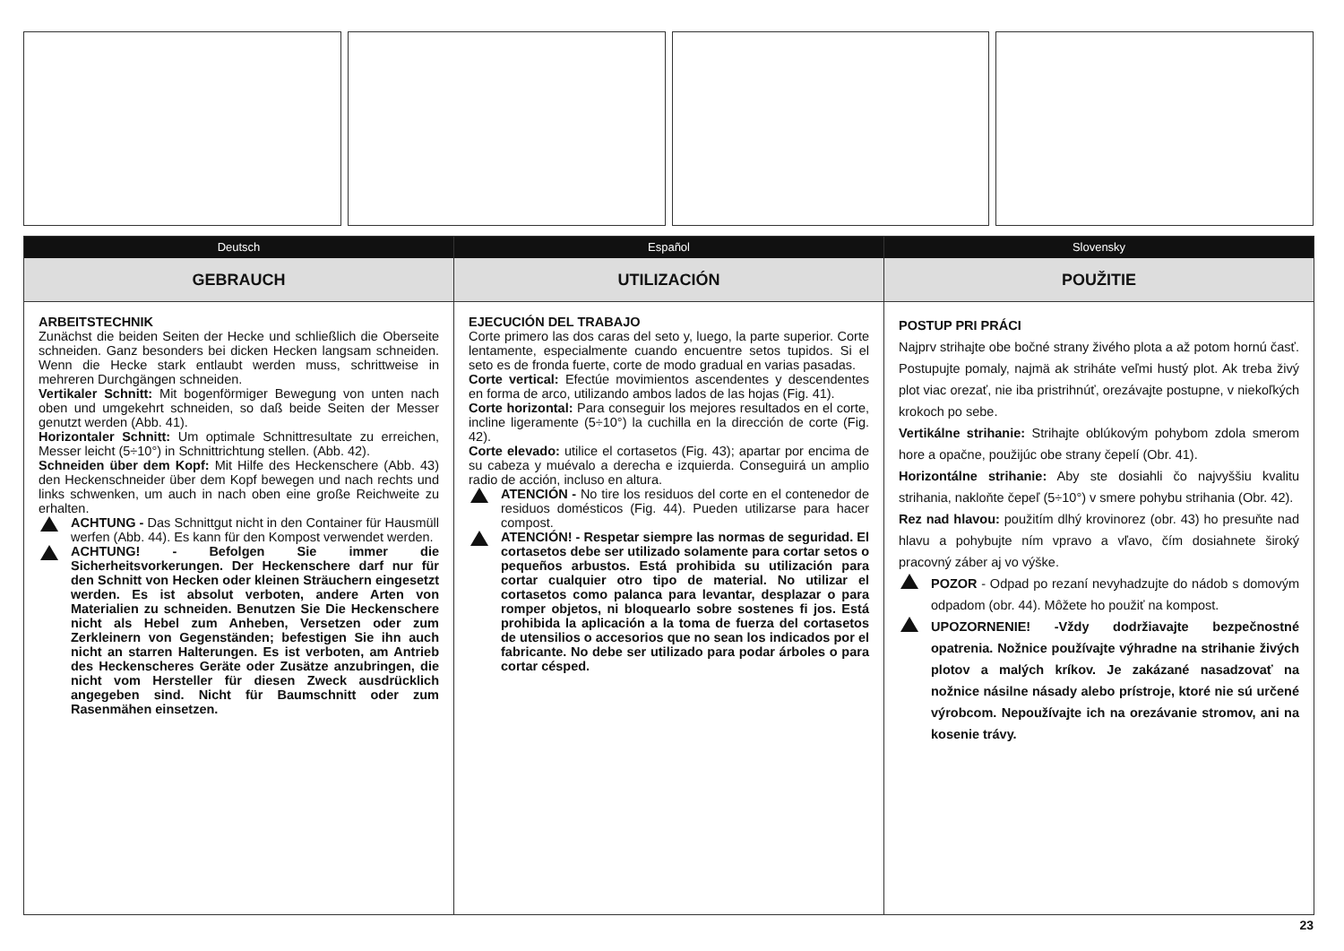Deutsch
GEBRAUCH
ARBEITSTECHNIK
Zunächst die beiden Seiten der Hecke und schließlich die Oberseite schneiden. Ganz besonders bei dicken Hecken langsam schneiden. Wenn die Hecke stark entlaubt werden muss, schrittweise in mehreren Durchgängen schneiden.
Vertikaler Schnitt: Mit bogenförmiger Bewegung von unten nach oben und umgekehrt schneiden, so daß beide Seiten der Messer genutzt werden (Abb. 41).
Horizontaler Schnitt: Um optimale Schnittresultate zu erreichen, Messer leicht (5÷10°) in Schnittrichtung stellen. (Abb. 42).
Schneiden über dem Kopf: Mit Hilfe des Heckenschere (Abb. 43) den Heckenschneider über dem Kopf bewegen und nach rechts und links schwenken, um auch in nach oben eine große Reichweite zu erhalten.
ACHTUNG - Das Schnittgut nicht in den Container für Hausmüll werfen (Abb. 44). Es kann für den Kompost verwendet werden.
ACHTUNG! - Befolgen Sie immer die Sicherheitsvorkerungen. Der Heckenschere darf nur für den Schnitt von Hecken oder kleinen Sträuchern eingesetzt werden. Es ist absolut verboten, andere Arten von Materialien zu schneiden. Benutzen Sie Die Heckenschere nicht als Hebel zum Anheben, Versetzen oder zum Zerkleinern von Gegenständen; befestigen Sie ihn auch nicht an starren Halterungen. Es ist verboten, am Antrieb des Heckenscheres Geräte oder Zusätze anzubringen, die nicht vom Hersteller für diesen Zweck ausdrücklich angegeben sind. Nicht für Baumschnitt oder zum Rasenmähen einsetzen.
Español
UTILIZACIÓN
EJECUCIÓN DEL TRABAJO
Corte primero las dos caras del seto y, luego, la parte superior. Corte lentamente, especialmente cuando encuentre setos tupidos. Si el seto es de fronda fuerte, corte de modo gradual en varias pasadas.
Corte vertical: Efectúe movimientos ascendentes y descendentes en forma de arco, utilizando ambos lados de las hojas (Fig. 41).
Corte horizontal: Para conseguir los mejores resultados en el corte, incline ligeramente (5÷10°) la cuchilla en la dirección de corte (Fig. 42).
Corte elevado: utilice el cortasetos (Fig. 43); apartar por encima de su cabeza y muévalo a derecha e izquierda. Conseguirá un amplio radio de acción, incluso en altura.
ATENCIÓN - No tire los residuos del corte en el contenedor de residuos domésticos (Fig. 44). Pueden utilizarse para hacer compost.
ATENCIÓN! - Respetar siempre las normas de seguridad. El cortasetos debe ser utilizado solamente para cortar setos o pequeños arbustos. Está prohibida su utilización para cortar cualquier otro tipo de material. No utilizar el cortasetos como palanca para levantar, desplazar o para romper objetos, ni bloquearlo sobre sostenes fi jos. Está prohibida la aplicación a la toma de fuerza del cortasetos de utensilios o accesorios que no sean los indicados por el fabricante. No debe ser utilizado para podar árboles o para cortar césped.
Slovensky
POUŽITIE
POSTUP PRI PRÁCI
Najprv strihajte obe bočné strany živého plota a až potom hornú časť. Postupujte pomaly, najmä ak striháte veľmi hustý plot. Ak treba živý plot viac orezať, nie iba pristrihnúť, orezávajte postupne, v niekoľkých krokoch po sebe.
Vertikálne strihanie: Strihajte oblúkovým pohybom zdola smerom hore a opačne, použijúc obe strany čepelí (Obr. 41).
Horizontálne strihanie: Aby ste dosiahli čo najvyššiu kvalitu strihania, nakloňte čepeľ (5÷10°) v smere pohybu strihania (Obr. 42).
Rez nad hlavou: použitím dlhý krovinorez (obr. 43) ho presuňte nad hlavu a pohybujte ním vpravo a vľavo, čím dosiahnete široký pracovný záber aj vo výške.
POZOR - Odpad po rezaní nevyhadzujte do nádob s domovým odpadom (obr. 44). Môžete ho použiť na kompost.
UPOZORNENIE! -Vždy dodržiavajte bezpečnostné opatrenia. Nožnice používajte výhradne na strihanie živých plotov a malých kríkov. Je zakázané nasadzovať na nožnice násilne násady alebo prístroje, ktoré nie sú určené výrobcom. Nepoužívajte ich na orezávanie stromov, ani na kosenie trávy.
23